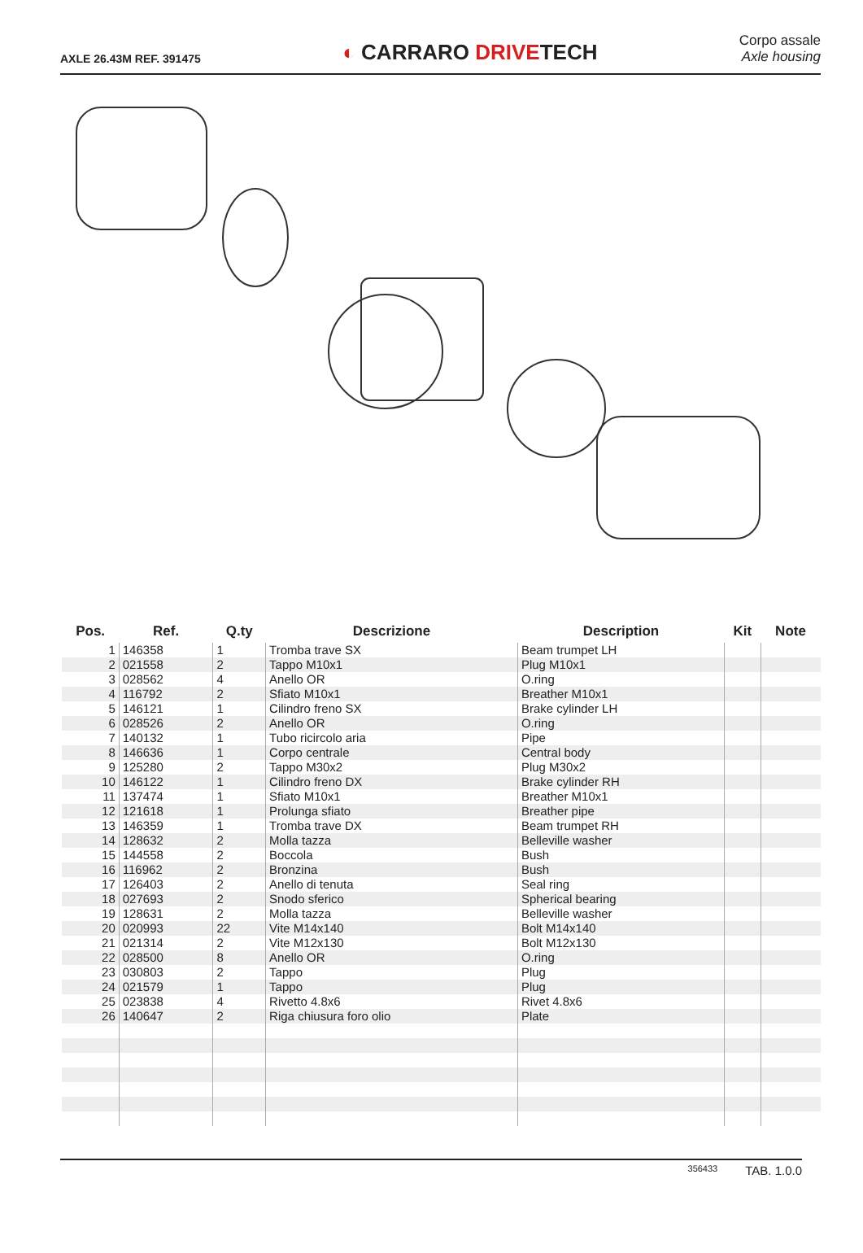AXLE 26.43M REF. 391475
◐ CARRARO DRIVETECH
Corpo assale
Axle housing
| Pos. | Ref. | Q.ty | Descrizione | Description | Kit | Note |
| --- | --- | --- | --- | --- | --- | --- |
| 1 | 146358 | 1 | Tromba trave SX | Beam trumpet LH | | |
| 2 | 021558 | 2 | Tappo M10x1 | Plug M10x1 | | |
| 3 | 028562 | 4 | Anello OR | O.ring | | |
| 4 | 116792 | 2 | Sfiato M10x1 | Breather M10x1 | | |
| 5 | 146121 | 1 | Cilindro freno SX | Brake cylinder LH | | |
| 6 | 028526 | 2 | Anello OR | O.ring | | |
| 7 | 140132 | 1 | Tubo ricircolo aria | Pipe | | |
| 8 | 146636 | 1 | Corpo centrale | Central body | | |
| 9 | 125280 | 2 | Tappo M30x2 | Plug M30x2 | | |
| 10 | 146122 | 1 | Cilindro freno DX | Brake cylinder RH | | |
| 11 | 137474 | 1 | Sfiato M10x1 | Breather M10x1 | | |
| 12 | 121618 | 1 | Prolunga sfiato | Breather pipe | | |
| 13 | 146359 | 1 | Tromba trave DX | Beam trumpet RH | | |
| 14 | 128632 | 2 | Molla tazza | Belleville washer | | |
| 15 | 144558 | 2 | Boccola | Bush | | |
| 16 | 116962 | 2 | Bronzina | Bush | | |
| 17 | 126403 | 2 | Anello di tenuta | Seal ring | | |
| 18 | 027693 | 2 | Snodo sferico | Spherical bearing | | |
| 19 | 128631 | 2 | Molla tazza | Belleville washer | | |
| 20 | 020993 | 22 | Vite M14x140 | Bolt M14x140 | | |
| 21 | 021314 | 2 | Vite M12x130 | Bolt M12x130 | | |
| 22 | 028500 | 8 | Anello OR | O.ring | | |
| 23 | 030803 | 2 | Tappo | Plug | | |
| 24 | 021579 | 1 | Tappo | Plug | | |
| 25 | 023838 | 4 | Rivetto 4.8x6 | Rivet 4.8x6 | | |
| 26 | 140647 | 2 | Riga chiusura foro olio | Plate | | |
356433 TAB. 1.0.0